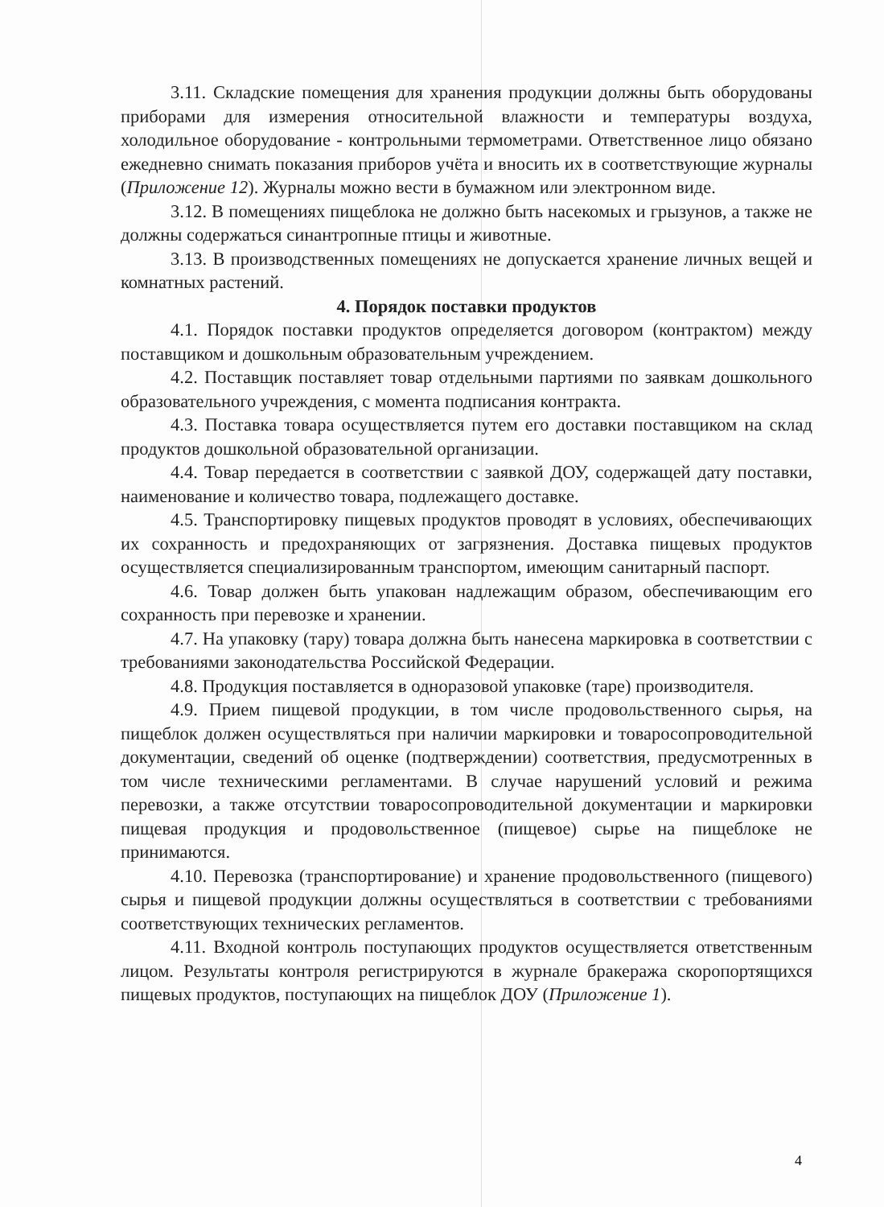3.11. Складские помещения для хранения продукции должны быть оборудованы приборами для измерения относительной влажности и температуры воздуха, холодильное оборудование - контрольными термометрами. Ответственное лицо обязано ежедневно снимать показания приборов учёта и вносить их в соответствующие журналы (Приложение 12). Журналы можно вести в бумажном или электронном виде.
3.12. В помещениях пищеблока не должно быть насекомых и грызунов, а также не должны содержаться синантропные птицы и животные.
3.13. В производственных помещениях не допускается хранение личных вещей и комнатных растений.
4. Порядок поставки продуктов
4.1. Порядок поставки продуктов определяется договором (контрактом) между поставщиком и дошкольным образовательным учреждением.
4.2. Поставщик поставляет товар отдельными партиями по заявкам дошкольного образовательного учреждения, с момента подписания контракта.
4.3. Поставка товара осуществляется путем его доставки поставщиком на склад продуктов дошкольной образовательной организации.
4.4. Товар передается в соответствии с заявкой ДОУ, содержащей дату поставки, наименование и количество товара, подлежащего доставке.
4.5. Транспортировку пищевых продуктов проводят в условиях, обеспечивающих их сохранность и предохраняющих от загрязнения. Доставка пищевых продуктов осуществляется специализированным транспортом, имеющим санитарный паспорт.
4.6. Товар должен быть упакован надлежащим образом, обеспечивающим его сохранность при перевозке и хранении.
4.7. На упаковку (тару) товара должна быть нанесена маркировка в соответствии с требованиями законодательства Российской Федерации.
4.8. Продукция поставляется в одноразовой упаковке (таре) производителя.
4.9. Прием пищевой продукции, в том числе продовольственного сырья, на пищеблок должен осуществляться при наличии маркировки и товаросопроводительной документации, сведений об оценке (подтверждении) соответствия, предусмотренных в том числе техническими регламентами. В случае нарушений условий и режима перевозки, а также отсутствии товаросопроводительной документации и маркировки пищевая продукция и продовольственное (пищевое) сырье на пищеблоке не принимаются.
4.10. Перевозка (транспортирование) и хранение продовольственного (пищевого) сырья и пищевой продукции должны осуществляться в соответствии с требованиями соответствующих технических регламентов.
4.11. Входной контроль поступающих продуктов осуществляется ответственным лицом. Результаты контроля регистрируются в журнале бракеража скоропортящихся пищевых продуктов, поступающих на пищеблок ДОУ (Приложение 1).
4